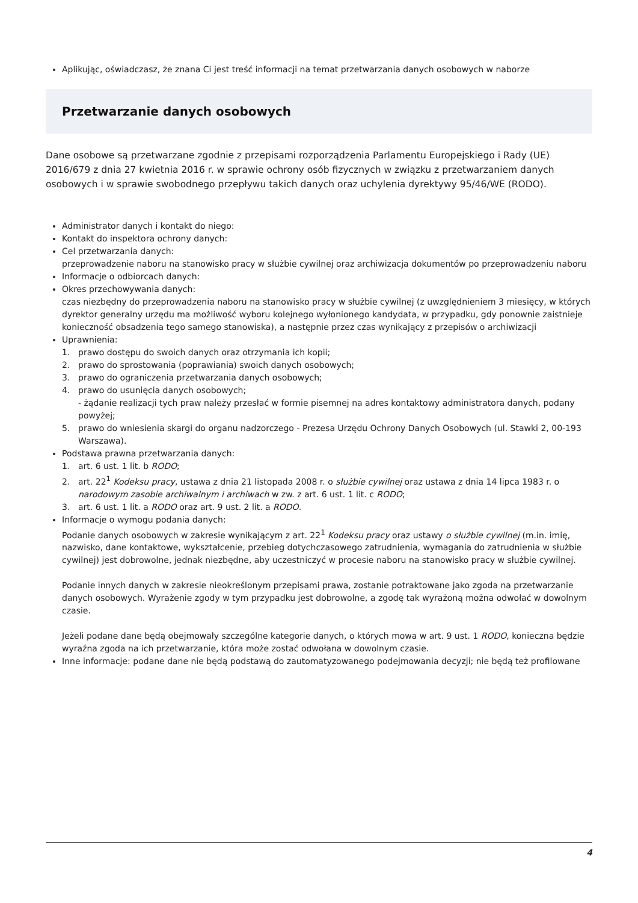Aplikując, oświadczasz, że znana Ci jest treść informacji na temat przetwarzania danych osobowych w naborze
Przetwarzanie danych osobowych
Dane osobowe są przetwarzane zgodnie z przepisami rozporządzenia Parlamentu Europejskiego i Rady (UE) 2016/679 z dnia 27 kwietnia 2016 r. w sprawie ochrony osób fizycznych w związku z przetwarzaniem danych osobowych i w sprawie swobodnego przepływu takich danych oraz uchylenia dyrektywy 95/46/WE (RODO).
Administrator danych i kontakt do niego:
Kontakt do inspektora ochrony danych:
Cel przetwarzania danych:
przeprowadzenie naboru na stanowisko pracy w służbie cywilnej oraz archiwizacja dokumentów po przeprowadzeniu naboru
Informacje o odbiorcach danych:
Okres przechowywania danych:
czas niezbędny do przeprowadzenia naboru na stanowisko pracy w służbie cywilnej (z uwzględnieniem 3 miesięcy, w których dyrektor generalny urzędu ma możliwość wyboru kolejnego wyłonionego kandydata, w przypadku, gdy ponownie zaistnieje konieczność obsadzenia tego samego stanowiska), a następnie przez czas wynikający z przepisów o archiwizacji
Uprawnienia:
1. prawo dostępu do swoich danych oraz otrzymania ich kopii;
2. prawo do sprostowania (poprawiania) swoich danych osobowych;
3. prawo do ograniczenia przetwarzania danych osobowych;
4. prawo do usunięcia danych osobowych;
- żądanie realizacji tych praw należy przesłać w formie pisemnej na adres kontaktowy administratora danych, podany powyżej;
5. prawo do wniesienia skargi do organu nadzorczego - Prezesa Urzędu Ochrony Danych Osobowych (ul. Stawki 2, 00-193 Warszawa).
Podstawa prawna przetwarzania danych:
1. art. 6 ust. 1 lit. b RODO;
2. art. 22<sup>1</sup> Kodeksu pracy, ustawa z dnia 21 listopada 2008 r. o służbie cywilnej oraz ustawa z dnia 14 lipca 1983 r. o narodowym zasobie archiwalnym i archiwach w zw. z art. 6 ust. 1 lit. c RODO;
3. art. 6 ust. 1 lit. a RODO oraz art. 9 ust. 2 lit. a RODO.
Informacje o wymogu podania danych:
Podanie danych osobowych w zakresie wynikającym z art. 22<sup>1</sup> Kodeksu pracy oraz ustawy o służbie cywilnej (m.in. imię, nazwisko, dane kontaktowe, wykształcenie, przebieg dotychczasowego zatrudnienia, wymagania do zatrudnienia w służbie cywilnej) jest dobrowolne, jednak niezbędne, aby uczestniczyć w procesie naboru na stanowisko pracy w służbie cywilnej.
Podanie innych danych w zakresie nieokreślonym przepisami prawa, zostanie potraktowane jako zgoda na przetwarzanie danych osobowych. Wyrażenie zgody w tym przypadku jest dobrowolne, a zgodę tak wyrażoną można odwołać w dowolnym czasie.
Jeżeli podane dane będą obejmowały szczególne kategorie danych, o których mowa w art. 9 ust. 1 RODO, konieczna będzie wyraźna zgoda na ich przetwarzanie, która może zostać odwołana w dowolnym czasie.
Inne informacje: podane dane nie będą podstawą do zautomatyzowanego podejmowania decyzji; nie będą też profilowane
4